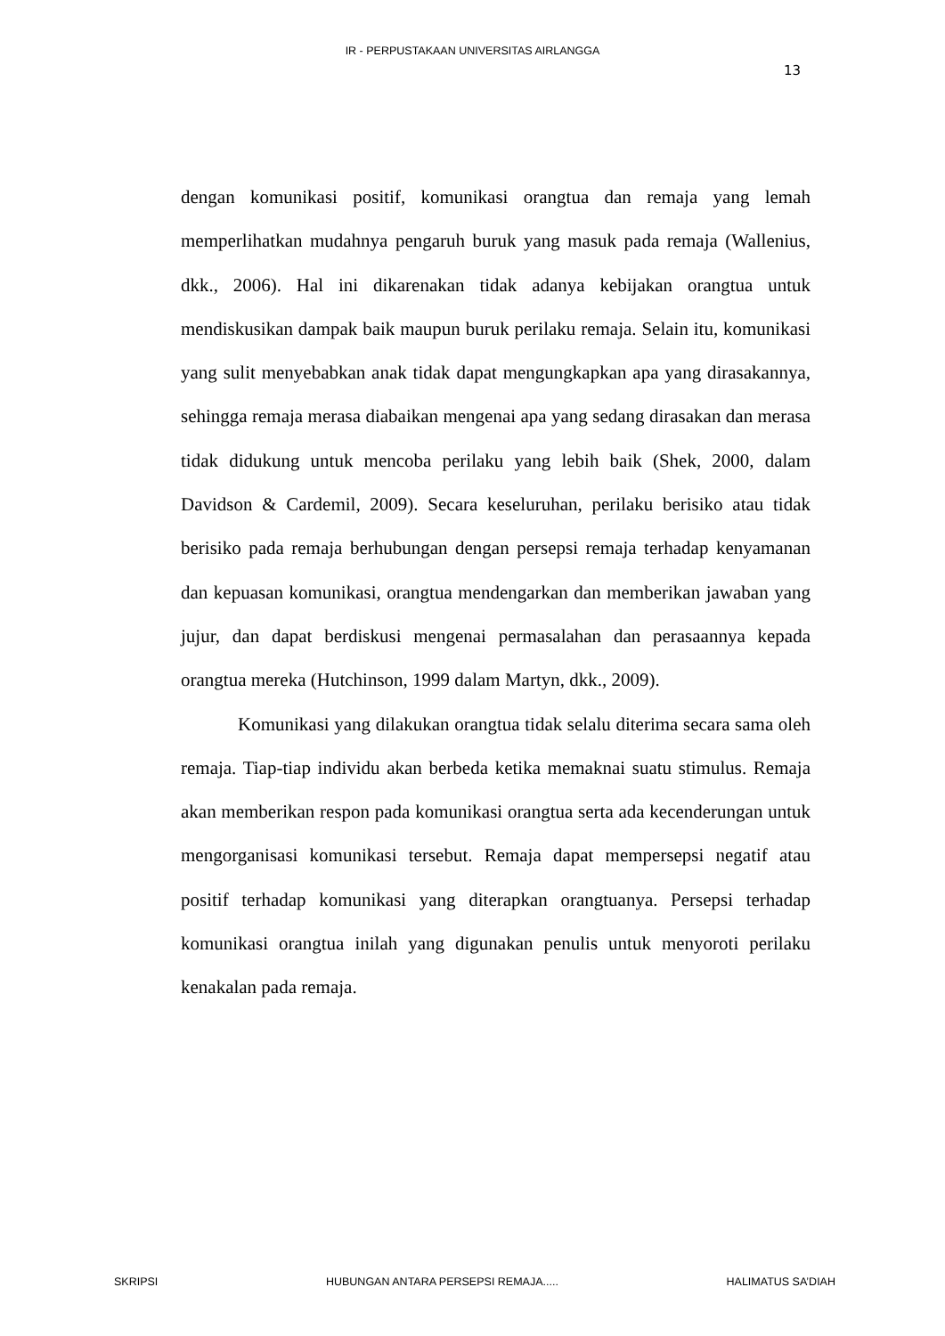IR - PERPUSTAKAAN UNIVERSITAS AIRLANGGA
13
dengan komunikasi positif, komunikasi orangtua dan remaja yang lemah memperlihatkan mudahnya pengaruh buruk yang masuk pada remaja (Wallenius, dkk., 2006). Hal ini dikarenakan tidak adanya kebijakan orangtua untuk mendiskusikan dampak baik maupun buruk perilaku remaja. Selain itu, komunikasi yang sulit menyebabkan anak tidak dapat mengungkapkan apa yang dirasakannya, sehingga remaja merasa diabaikan mengenai apa yang sedang dirasakan dan merasa tidak didukung untuk mencoba perilaku yang lebih baik (Shek, 2000, dalam Davidson & Cardemil, 2009). Secara keseluruhan, perilaku berisiko atau tidak berisiko pada remaja berhubungan dengan persepsi remaja terhadap kenyamanan dan kepuasan komunikasi, orangtua mendengarkan dan memberikan jawaban yang jujur, dan dapat berdiskusi mengenai permasalahan dan perasaannya kepada orangtua mereka (Hutchinson, 1999 dalam Martyn, dkk., 2009).
Komunikasi yang dilakukan orangtua tidak selalu diterima secara sama oleh remaja. Tiap-tiap individu akan berbeda ketika memaknai suatu stimulus. Remaja akan memberikan respon pada komunikasi orangtua serta ada kecenderungan untuk mengorganisasi komunikasi tersebut. Remaja dapat mempersepsi negatif atau positif terhadap komunikasi yang diterapkan orangtuanya. Persepsi terhadap komunikasi orangtua inilah yang digunakan penulis untuk menyoroti perilaku kenakalan pada remaja.
SKRIPSI HUBUNGAN ANTARA PERSEPSI REMAJA..... HALIMATUS SA’DIAH